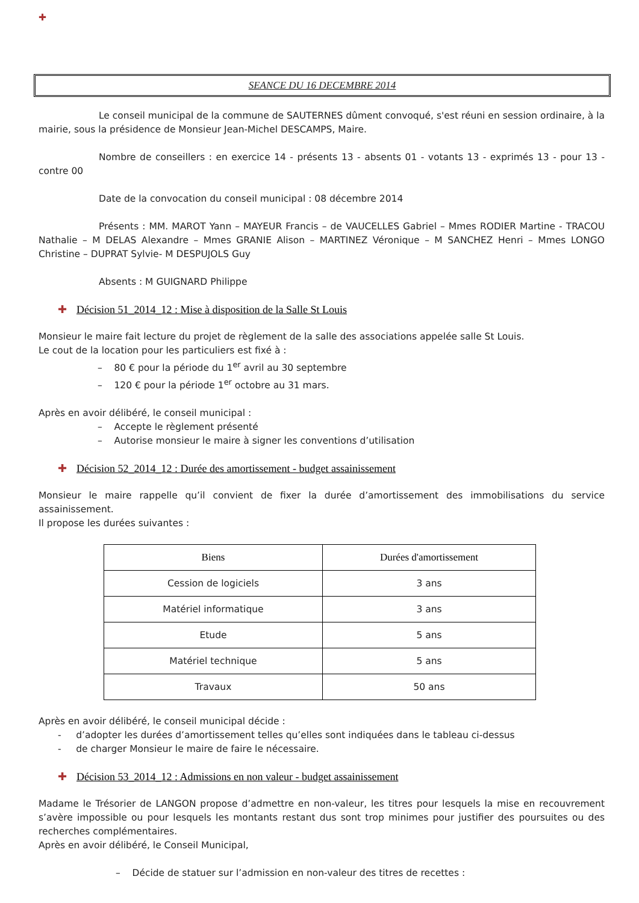✚
SEANCE DU 16 DECEMBRE 2014
Le conseil municipal de la commune de SAUTERNES dûment convoqué, s'est réuni en session ordinaire, à la mairie, sous la présidence de Monsieur Jean-Michel DESCAMPS, Maire.
Nombre de conseillers : en exercice 14 - présents 13 - absents 01 - votants 13 - exprimés 13 - pour 13 - contre 00
Date de la convocation du conseil municipal : 08 décembre 2014
Présents : MM. MAROT Yann – MAYEUR Francis – de VAUCELLES Gabriel – Mmes RODIER Martine - TRACOU Nathalie – M DELAS Alexandre – Mmes GRANIE Alison – MARTINEZ Véronique – M SANCHEZ Henri – Mmes LONGO Christine – DUPRAT Sylvie- M DESPUJOLS Guy
Absents : M GUIGNARD Philippe
✚ Décision 51_2014_12 : Mise à disposition de la Salle St Louis
Monsieur le maire fait lecture du projet de règlement de la salle des associations appelée salle St Louis.
Le cout de la location pour les particuliers est fixé à :
– 80 € pour la période du 1<sup>er</sup> avril au 30 septembre
– 120 € pour la période 1<sup>er</sup> octobre au 31 mars.
Après en avoir délibéré, le conseil municipal :
– Accepte le règlement présenté
– Autorise monsieur le maire à signer les conventions d’utilisation
✚ Décision 52_2014_12 : Durée des amortissement - budget assainissement
Monsieur le maire rappelle qu’il convient de fixer la durée d’amortissement des immobilisations du service assainissement.
Il propose les durées suivantes :
| Biens | Durées d'amortissement |
| --- | --- |
| Cession de logiciels | 3 ans |
| Matériel informatique | 3 ans |
| Etude | 5 ans |
| Matériel technique | 5 ans |
| Travaux | 50 ans |
Après en avoir délibéré, le conseil municipal décide :
- d’adopter les durées d’amortissement telles qu’elles sont indiquées dans le tableau ci-dessus
- de charger Monsieur le maire de faire le nécessaire.
✚ Décision 53_2014_12 : Admissions en non valeur - budget assainissement
Madame le Trésorier de LANGON propose d’admettre en non-valeur, les titres pour lesquels la mise en recouvrement s’avère impossible ou pour lesquels les montants restant dus sont trop minimes pour justifier des poursuites ou des recherches complémentaires.
Après en avoir délibéré, le Conseil Municipal,
– Décide de statuer sur l’admission en non-valeur des titres de recettes :